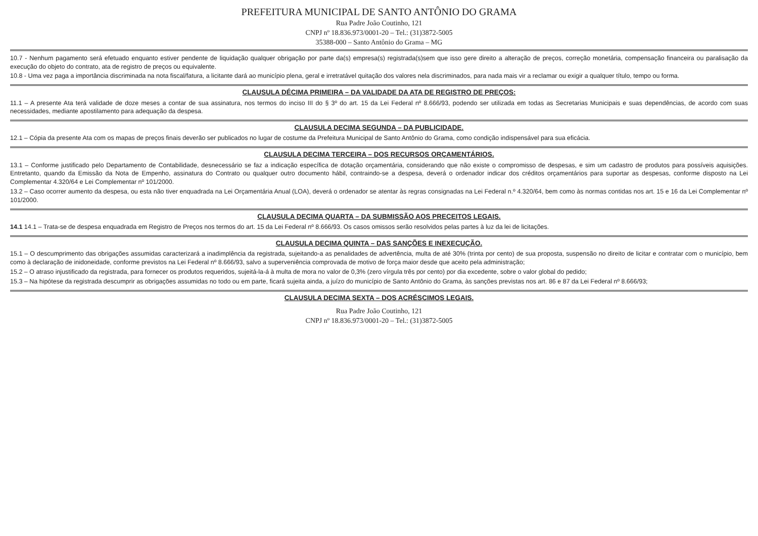PREFEITURA MUNICIPAL DE SANTO ANTÔNIO DO GRAMA
Rua Padre João Coutinho, 121
CNPJ nº 18.836.973/0001-20 – Tel.: (31)3872-5005
35388-000 – Santo Antônio do Grama – MG
10.7 - Nenhum pagamento será efetuado enquanto estiver pendente de liquidação qualquer obrigação por parte da(s) empresa(s) registrada(s)sem que isso gere direito a alteração de preços, correção monetária, compensação financeira ou paralisação da execução do objeto do contrato, ata de registro de preços ou equivalente.
10.8 - Uma vez paga a importância discriminada na nota fiscal/fatura, a licitante dará ao município plena, geral e irretratável quitação dos valores nela discriminados, para nada mais vir a reclamar ou exigir a qualquer título, tempo ou forma.
CLAUSULA DÉCIMA PRIMEIRA – DA VALIDADE DA ATA DE REGISTRO DE PREÇOS:
11.1 – A presente Ata terá validade de doze meses a contar de sua assinatura, nos termos do inciso III do § 3º do art. 15 da Lei Federal nº 8.666/93, podendo ser utilizada em todas as Secretarias Municipais e suas dependências, de acordo com suas necessidades, mediante apostilamento para adequação da despesa.
CLAUSULA DECIMA SEGUNDA – DA PUBLICIDADE.
12.1 – Cópia da presente Ata com os mapas de preços finais deverão ser publicados no lugar de costume da Prefeitura Municipal de Santo Antônio do Grama, como condição indispensável para sua eficácia.
CLAUSULA DECIMA TERCEIRA – DOS RECURSOS ORÇAMENTÁRIOS.
13.1 – Conforme justificado pelo Departamento de Contabilidade, desnecessário se faz a indicação específica de dotação orçamentária, considerando que não existe o compromisso de despesas, e sim um cadastro de produtos para possíveis aquisições. Entretanto, quando da Emissão da Nota de Empenho, assinatura do Contrato ou qualquer outro documento hábil, contraindo-se a despesa, deverá o ordenador indicar dos créditos orçamentários para suportar as despesas, conforme disposto na Lei Complementar 4.320/64 e Lei Complementar nº 101/2000.
13.2 – Caso ocorrer aumento da despesa, ou esta não tiver enquadrada na Lei Orçamentária Anual (LOA), deverá o ordenador se atentar às regras consignadas na Lei Federal n.º 4.320/64, bem como às normas contidas nos art. 15 e 16 da Lei Complementar nº 101/2000.
CLAUSULA DECIMA QUARTA – DA SUBMISSÃO AOS PRECEITOS LEGAIS.
14.1 14.1 – Trata-se de despesa enquadrada em Registro de Preços nos termos do art. 15 da Lei Federal nº 8.666/93. Os casos omissos serão resolvidos pelas partes à luz da lei de licitações.
CLAUSULA DECIMA QUINTA – DAS SANÇÕES E INEXECUÇÃO.
15.1 – O descumprimento das obrigações assumidas caracterizará a inadimplência da registrada, sujeitando-a as penalidades de advertência, multa de até 30% (trinta por cento) de sua proposta, suspensão no direito de licitar e contratar com o município, bem como à declaração de inidoneidade, conforme previstos na Lei Federal nº 8.666/93, salvo a superveniência comprovada de motivo de força maior desde que aceito pela administração;
15.2 – O atraso injustificado da registrada, para fornecer os produtos requeridos, sujeitá-la-á à multa de mora no valor de 0,3% (zero vírgula três por cento) por dia excedente, sobre o valor global do pedido;
15.3 – Na hipótese da registrada descumprir as obrigações assumidas no todo ou em parte, ficará sujeita ainda, a juízo do município de Santo Antônio do Grama, às sanções previstas nos art. 86 e 87 da Lei Federal nº 8.666/93;
CLAUSULA DECIMA SEXTA – DOS ACRÉSCIMOS LEGAIS.
Rua Padre João Coutinho, 121
CNPJ nº 18.836.973/0001-20 – Tel.: (31)3872-5005